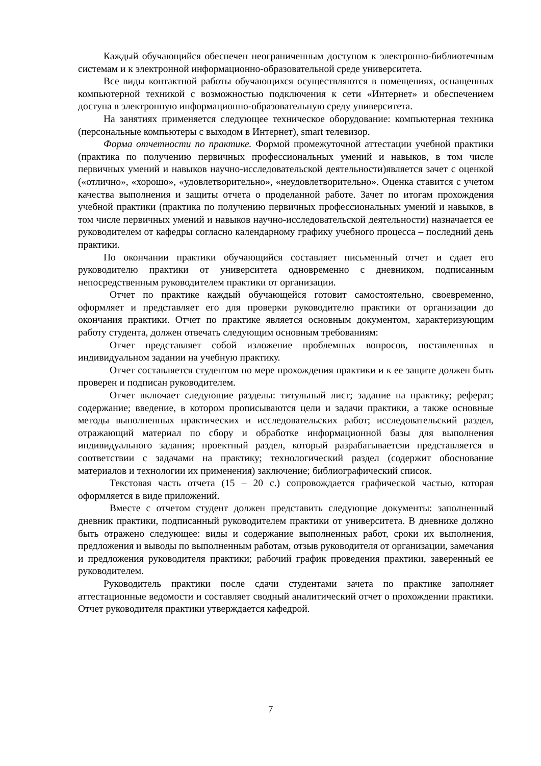Каждый обучающийся обеспечен неограниченным доступом к электронно-библиотечным системам и к электронной информационно-образовательной среде университета.
Все виды контактной работы обучающихся осуществляются в помещениях, оснащенных компьютерной техникой с возможностью подключения к сети «Интернет» и обеспечением доступа в электронную информационно-образовательную среду университета.
На занятиях применяется следующее техническое оборудование: компьютерная техника (персональные компьютеры с выходом в Интернет), smart телевизор.
Форма отчетности по практике. Формой промежуточной аттестации учебной практики (практика по получению первичных профессиональных умений и навыков, в том числе первичных умений и навыков научно-исследовательской деятельности)является зачет с оценкой («отлично», «хорошо», «удовлетворительно», «неудовлетворительно». Оценка ставится с учетом качества выполнения и защиты отчета о проделанной работе. Зачет по итогам прохождения учебной практики (практика по получению первичных профессиональных умений и навыков, в том числе первичных умений и навыков научно-исследовательской деятельности) назначается ее руководителем от кафедры согласно календарному графику учебного процесса – последний день практики.
По окончании практики обучающийся составляет письменный отчет и сдает его руководителю практики от университета одновременно с дневником, подписанным непосредственным руководителем практики от организации.
Отчет по практике каждый обучающейся готовит самостоятельно, своевременно, оформляет и представляет его для проверки руководителю практики от организации до окончания практики. Отчет по практике является основным документом, характеризующим работу студента, должен отвечать следующим основным требованиям:
Отчет представляет собой изложение проблемных вопросов, поставленных в индивидуальном задании на учебную практику.
Отчет составляется студентом по мере прохождения практики и к ее защите должен быть проверен и подписан руководителем.
Отчет включает следующие разделы: титульный лист; задание на практику; реферат; содержание; введение, в котором прописываются цели и задачи практики, а также основные методы выполненных практических и исследовательских работ; исследовательский раздел, отражающий материал по сбору и обработке информационной базы для выполнения индивидуального задания; проектный раздел, который разрабатываетсяи представляется в соответствии с задачами на практику; технологический раздел (содержит обоснование материалов и технологии их применения) заключение; библиографический список.
Текстовая часть отчета (15 – 20 с.) сопровождается графической частью, которая оформляется в виде приложений.
Вместе с отчетом студент должен представить следующие документы: заполненный дневник практики, подписанный руководителем практики от университета. В дневнике должно быть отражено следующее: виды и содержание выполненных работ, сроки их выполнения, предложения и выводы по выполненным работам, отзыв руководителя от организации, замечания и предложения руководителя практики; рабочий график проведения практики, заверенный ее руководителем.
Руководитель практики после сдачи студентами зачета по практике заполняет аттестационные ведомости и составляет сводный аналитический отчет о прохождении практики. Отчет руководителя практики утверждается кафедрой.
7